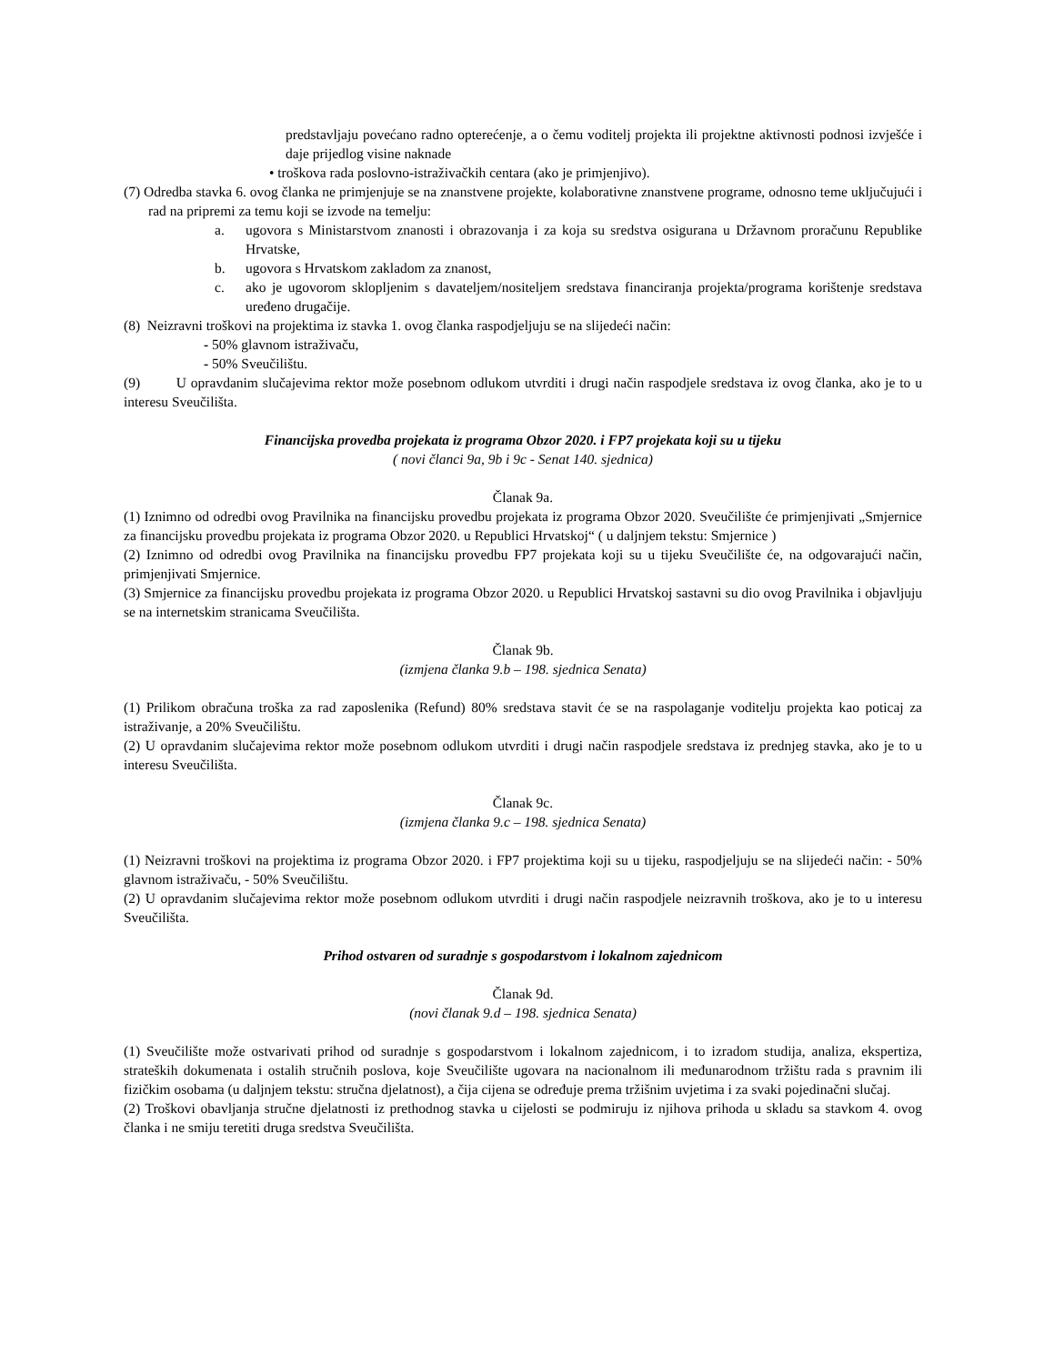predstavljaju povećano radno opterećenje, a o čemu voditelj projekta ili projektne aktivnosti podnosi izvješće i daje prijedlog visine naknade
• troškova rada poslovno-istraživačkih centara (ako je primjenjivo).
(7) Odredba stavka 6. ovog članka ne primjenjuje se na znanstvene projekte, kolaborativne znanstvene programe, odnosno teme uključujući i rad na pripremi za temu koji se izvode na temelju:
a. ugovora s Ministarstvom znanosti i obrazovanja i za koja su sredstva osigurana u Državnom proračunu Republike Hrvatske,
b. ugovora s Hrvatskom zakladom za znanost,
c. ako je ugovorom sklopljenim s davateljem/nositeljem sredstava financiranja projekta/programa korištenje sredstava uređeno drugačije.
(8) Neizravni troškovi na projektima iz stavka 1. ovog članka raspodjeljuju se na slijedeći način:
- 50% glavnom istraživaču,
- 50% Sveučilištu.
(9) U opravdanim slučajevima rektor može posebnom odlukom utvrditi i drugi način raspodjele sredstava iz ovog članka, ako je to u interesu Sveučilišta.
Financijska provedba projekata iz programa Obzor 2020. i FP7 projekata koji su u tijeku
( novi članci 9a, 9b i 9c - Senat 140. sjednica)
Članak 9a.
(1) Iznimno od odredbi ovog Pravilnika na financijsku provedbu projekata iz programa Obzor 2020. Sveučilište će primjenjivati „Smjernice za financijsku provedbu projekata iz programa Obzor 2020. u Republici Hrvatskoj“ ( u daljnjem tekstu: Smjernice )
(2) Iznimno od odredbi ovog Pravilnika na financijsku provedbu FP7 projekata koji su u tijeku Sveučilište će, na odgovarajući način, primjenjivati Smjernice.
(3) Smjernice za financijsku provedbu projekata iz programa Obzor 2020. u Republici Hrvatskoj sastavni su dio ovog Pravilnika i objavljuju se na internetskim stranicama Sveučilišta.
Članak 9b.
(izmjena članka 9.b – 198. sjednica Senata)
(1) Prilikom obračuna troška za rad zaposlenika (Refund) 80% sredstava stavit će se na raspolaganje voditelju projekta kao poticaj za istraživanje, a 20% Sveučilištu.
(2) U opravdanim slučajevima rektor može posebnom odlukom utvrditi i drugi način raspodjele sredstava iz prednjeg stavka, ako je to u interesu Sveučilišta.
Članak 9c.
(izmjena članka 9.c – 198. sjednica Senata)
(1) Neizravni troškovi na projektima iz programa Obzor 2020. i FP7 projektima koji su u tijeku, raspodjeljuju se na slijedeći način: - 50% glavnom istraživaču, - 50% Sveučilištu.
(2) U opravdanim slučajevima rektor može posebnom odlukom utvrditi i drugi način raspodjele neizravnih troškova, ako je to u interesu Sveučilišta.
Prihod ostvaren od suradnje s gospodarstvom i lokalnom zajednicom
Članak 9d.
(novi članak 9.d – 198. sjednica Senata)
(1) Sveučilište može ostvarivati prihod od suradnje s gospodarstvom i lokalnom zajednicom, i to izradom studija, analiza, ekspertiza, strateških dokumenata i ostalih stručnih poslova, koje Sveučilište ugovara na nacionalnom ili međunarodnom tržištu rada s pravnim ili fizičkim osobama (u daljnjem tekstu: stručna djelatnost), a čija cijena se određuje prema tržišnim uvjetima i za svaki pojedinačni slučaj.
(2) Troškovi obavljanja stručne djelatnosti iz prethodnog stavka u cijelosti se podmiruju iz njihova prihoda u skladu sa stavkom 4. ovog članka i ne smiju teretiti druga sredstva Sveučilišta.